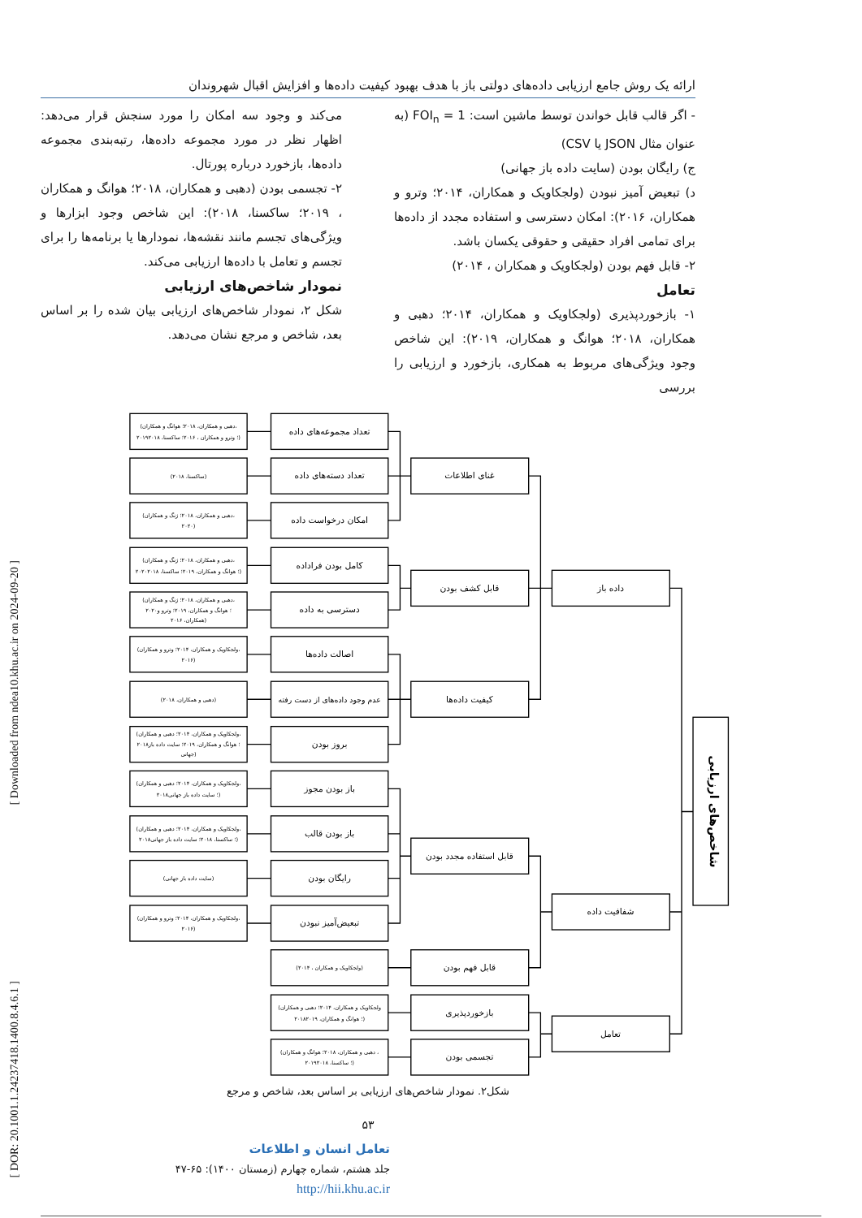[ DOR: 20.1001.1.24237418.1400.8.4.6.1 ] [ Downloaded from ndea10.khu.ac.ir on 2024-09-20 ]
ارائه یک روش جامع ارزیابی داده‌های دولتی باز با هدف بهبود کیفیت داده‌ها و افزایش اقبال شهروندان
- اگر قالب قابل خواندن توسط ماشین است: FOI<sub>n</sub> = 1 (به عنوان مثال JSON یا CSV)
ج) رایگان بودن (سایت داده باز جهانی)
د) تبعیض آمیز نبودن (ولجکاویک و همکاران، ۲۰۱۴؛ وترو و همکاران، ۲۰۱۶): امکان دسترسی و استفاده مجدد از داده‌ها برای تمامی افراد حقیقی و حقوقی یکسان باشد.
۲- قابل فهم بودن (ولجکاویک و همکاران ، ۲۰۱۴)
تعامل
۱- بازخوردپذیری (ولجکاویک و همکاران، ۲۰۱۴؛ دهبی و همکاران، ۲۰۱۸؛ هوانگ و همکاران، ۲۰۱۹): این شاخص وجود ویژگی‌های مربوط به همکاری، بازخورد و ارزیابی را بررسی
می‌کند و وجود سه امکان را مورد سنجش قرار می‌دهد: اظهار نظر در مورد مجموعه داده‌ها، رتبه‌بندی مجموعه داده‌ها، بازخورد درباره پورتال.
۲- تجسمی بودن (دهبی و همکاران، ۲۰۱۸؛ هوانگ و همکاران ، ۲۰۱۹؛ ساکسنا، ۲۰۱۸): این شاخص وجود ابزارها و ویژگی‌های تجسم مانند نقشه‌ها، نمودارها یا برنامه‌ها را برای تجسم و تعامل با داده‌ها ارزیابی می‌کند.
نمودار شاخص‌های ارزیابی
شکل ۲، نمودار شاخص‌های ارزیابی بیان شده را بر اساس بعد، شاخص و مرجع نشان می‌دهد.
شاخص‌های ارزیابی
داده باز
شفافیت داده
تعامل
غنای اطلاعات
قابل کشف بودن
کیفیت داده‌ها
قابل استفاده مجدد بودن
قابل فهم بودن
بازخوردپذیری
تجسمی بودن
تعداد مجموعه‌های داده
تعداد دسته‌های داده
امکان درخواست داده
کامل بودن فراداده
دسترسی به داده
اصالت داده‌ها
عدم وجود داده‌های از دست رفته
بروز بودن
باز بودن مجوز
باز بودن قالب
رایگان بودن
تبعیض‌آمیز نبودن
(دهبی و همکاران، ۲۰۱۸؛ هوانگ و همکاران،
۲۰۱۹؛ وترو و همکاران ، ۲۰۱۶؛ ساکسنا، ۲۰۱۸)
(ساکسنا، ۲۰۱۸)
(دهبی و همکاران، ۲۰۱۸؛ ژنگ و همکاران،
۲۰۲۰)
(دهبی و همکاران، ۲۰۱۸؛ ژنگ و همکاران،
۲۰۲۰؛ هوانگ و همکاران، ۲۰۱۹؛ ساکسنا، ۲۰۱۸)
(دهبی و همکاران، ۲۰۱۸؛ ژنگ و همکاران،
۲۰۲۰؛ هوانگ و همکاران، ۲۰۱۹؛ وترو و
همکاران، ۲۰۱۶)
(ولجکاویک و همکاران، ۲۰۱۴؛ وترو و همکاران،
۲۰۱۶)
(دهبی و همکاران، ۲۰۱۸)
(ولجکاویک و همکاران، ۲۰۱۴؛ دهبی و همکاران،
۲۰۱۸؛ هوانگ و همکاران، ۲۰۱۹؛ سایت داده باز
جهانی)
(ولجکاویک و همکاران، ۲۰۱۴؛ دهبی و همکاران،
۲۰۱۸؛ سایت داده باز جهانی)
(ولجکاویک و همکاران، ۲۰۱۴؛ دهبی و همکاران،
۲۰۱۸؛ ساکسنا، ۲۰۱۸؛ سایت داده باز جهانی)
(سایت داده باز جهانی)
(ولجکاویک و همکاران، ۲۰۱۴؛ وترو و همکاران،
۲۰۱۶)
(ولجکاویک و همکاران ، ۲۰۱۴)
(ولجکاویک و همکاران، ۲۰۱۴؛ دهبی و همکاران
۲۰۱۸؛ هوانگ و همکاران، ۲۰۱۹)
(دهبی و همکاران، ۲۰۱۸؛ هوانگ و همکاران ،
۲۰۱۹؛ ساکسنا، ۲۰۱۸)
شکل۲. نمودار شاخص‌های ارزیابی بر اساس بعد، شاخص و مرجع
۵۳
تعامل انسان و اطلاعات
جلد هشتم، شماره چهارم (زمستان ۱۴۰۰): ۶۵-۴۷
http://hii.khu.ac.ir